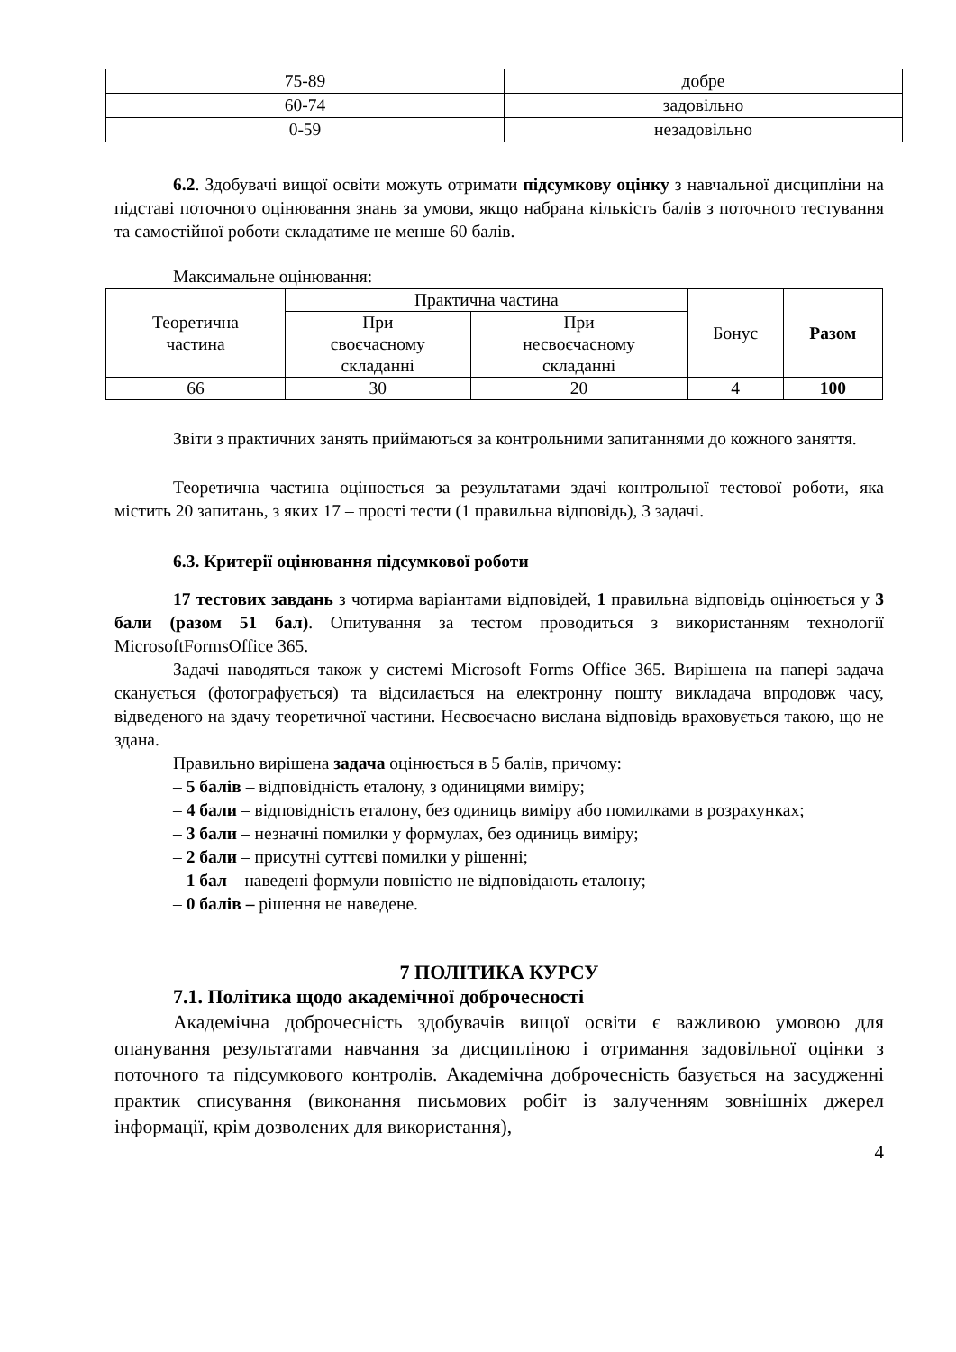| 75-89 | добре |
| 60-74 | задовільно |
| 0-59 | незадовільно |
6.2. Здобувачі вищої освіти можуть отримати підсумкову оцінку з навчальної дисципліни на підставі поточного оцінювання знань за умови, якщо набрана кількість балів з поточного тестування та самостійної роботи складатиме не менше 60 балів.
Максимальне оцінювання:
| Теоретична частина | Практична частина | | Бонус | Разом |
| | При своєчасному складанні | При несвоєчасному складанні | | |
| 66 | 30 | 20 | 4 | 100 |
Звіти з практичних занять приймаються за контрольними запитаннями до кожного заняття.
Теоретична частина оцінюється за результатами здачі контрольної тестової роботи, яка містить 20 запитань, з яких 17 – прості тести (1 правильна відповідь), 3 задачі.
6.3. Критерії оцінювання підсумкової роботи
17 тестових завдань з чотирма варіантами відповідей, 1 правильна відповідь оцінюється у 3 бали (разом 51 бал). Опитування за тестом проводиться з використанням технології MicrosoftFormsOffice 365.
Задачі наводяться також у системі Microsoft Forms Office 365. Вирішена на папері задача сканується (фотографується) та відсилається на електронну пошту викладача впродовж часу, відведеного на здачу теоретичної частини. Несвоєчасно вислана відповідь враховується такою, що не здана.
Правильно вирішена задача оцінюється в 5 балів, причому:
– 5 балів – відповідність еталону, з одиницями виміру;
– 4 бали – відповідність еталону, без одиниць виміру або помилками в розрахунках;
– 3 бали – незначні помилки у формулах, без одиниць виміру;
– 2 бали – присутні суттєві помилки у рішенні;
– 1 бал – наведені формули повністю не відповідають еталону;
– 0 балів – рішення не наведене.
7 ПОЛІТИКА КУРСУ
7.1. Політика щодо академічної доброчесності
Академічна доброчесність здобувачів вищої освіти є важливою умовою для опанування результатами навчання за дисципліною і отримання задовільної оцінки з поточного та підсумкового контролів. Академічна доброчесність базується на засудженні практик списування (виконання письмових робіт із залученням зовнішніх джерел інформації, крім дозволених для використання),
4